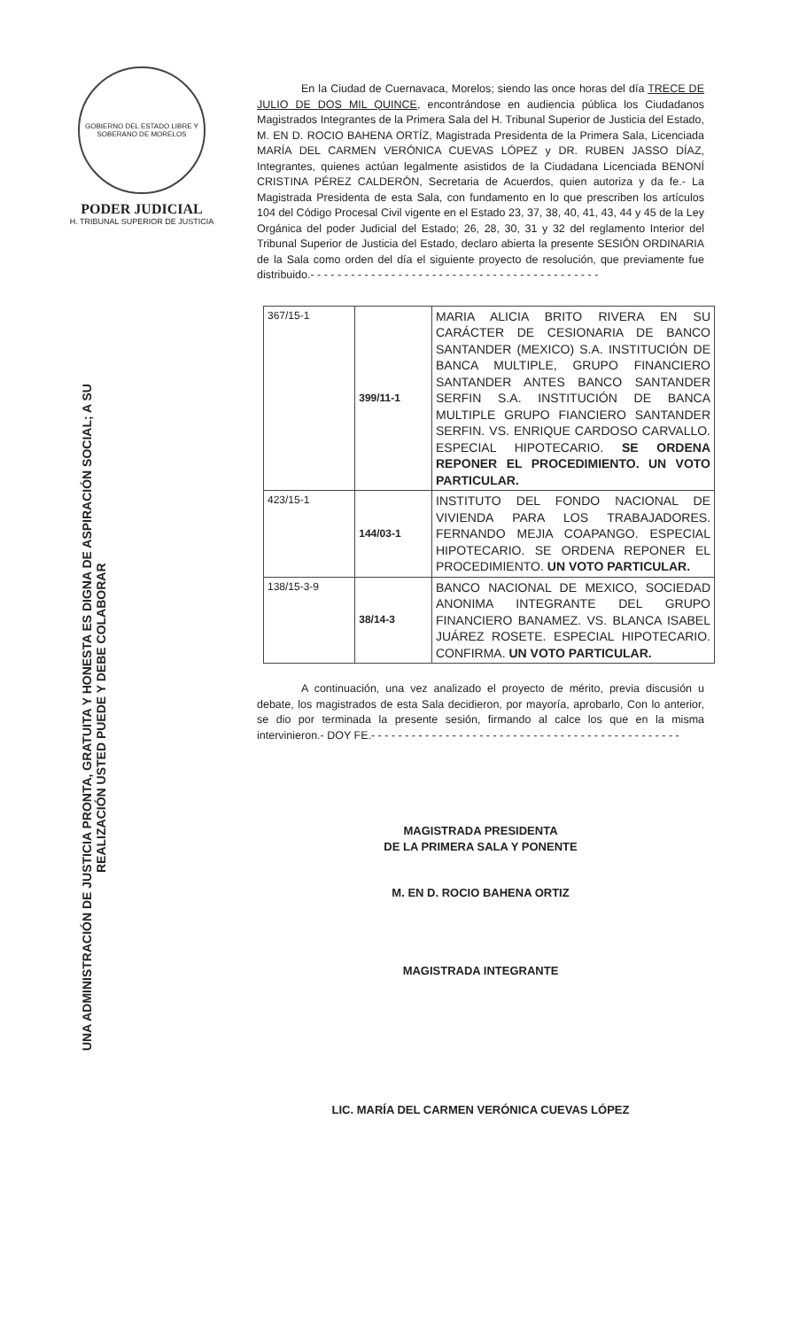GOBIERNO DEL ESTADO LIBRE Y SOBERANO DE MORELOS
PODER JUDICIAL
H. TRIBUNAL SUPERIOR DE JUSTICIA
UNA ADMINISTRACIÓN DE JUSTICIA PRONTA, GRATUITA Y HONESTA ES DIGNA DE ASPIRACIÓN SOCIAL; A SU REALIZACIÓN USTED PUEDE Y DEBE COLABORAR
En la Ciudad de Cuernavaca, Morelos; siendo las once horas del día TRECE DE JULIO DE DOS MIL QUINCE, encontrándose en audiencia pública los Ciudadanos Magistrados Integrantes de la Primera Sala del H. Tribunal Superior de Justicia del Estado, M. EN D. ROCIO BAHENA ORTÍZ, Magistrada Presidenta de la Primera Sala, Licenciada MARÍA DEL CARMEN VERÓNICA CUEVAS LÓPEZ y DR. RUBEN JASSO DÍAZ, Integrantes, quienes actúan legalmente asistidos de la Ciudadana Licenciada BENONÍ CRISTINA PÉREZ CALDERÓN, Secretaria de Acuerdos, quien autoriza y da fe.- La Magistrada Presidenta de esta Sala, con fundamento en lo que prescriben los artículos 104 del Código Procesal Civil vigente en el Estado 23, 37, 38, 40, 41, 43, 44 y 45 de la Ley Orgánica del poder Judicial del Estado; 26, 28, 30, 31 y 32 del reglamento Interior del Tribunal Superior de Justicia del Estado, declaro abierta la presente SESIÓN ORDINARIA de la Sala como orden del día el siguiente proyecto de resolución, que previamente fue distribuido.- - - - - - - - - - - - - - - - - - - - - - - - - - - - - - - - - - - - - - - - - - -
| 367/15-1 | 399/11-1 | MARIA ALICIA BRITO RIVERA EN SU CARÁCTER DE CESIONARIA DE BANCO SANTANDER (MEXICO) S.A. INSTITUCIÓN DE BANCA MULTIPLE, GRUPO FINANCIERO SANTANDER ANTES BANCO SANTANDER SERFIN S.A. INSTITUCIÓN DE BANCA MULTIPLE GRUPO FIANCIERO SANTANDER SERFIN. VS. ENRIQUE CARDOSO CARVALLO. ESPECIAL HIPOTECARIO. SE ORDENA REPONER EL PROCEDIMIENTO. UN VOTO PARTICULAR. |
| 423/15-1 | 144/03-1 | INSTITUTO DEL FONDO NACIONAL DE VIVIENDA PARA LOS TRABAJADORES. FERNANDO MEJIA COAPANGO. ESPECIAL HIPOTECARIO. SE ORDENA REPONER EL PROCEDIMIENTO. UN VOTO PARTICULAR. |
| 138/15-3-9 | 38/14-3 | BANCO NACIONAL DE MEXICO, SOCIEDAD ANONIMA INTEGRANTE DEL GRUPO FINANCIERO BANAMEZ. VS. BLANCA ISABEL JUÁREZ ROSETE. ESPECIAL HIPOTECARIO. CONFIRMA. UN VOTO PARTICULAR. |
A continuación, una vez analizado el proyecto de mérito, previa discusión u debate, los magistrados de esta Sala decidieron, por mayoría, aprobarlo, Con lo anterior, se dio por terminada la presente sesión, firmando al calce los que en la misma intervinieron.- DOY FE.- - - - - - - - - - - - - - - - - - - - - - - - - - - - - - - - - - - - - - - - - - - - - -
MAGISTRADA PRESIDENTA
DE LA PRIMERA SALA Y PONENTE
M. EN D. ROCIO BAHENA ORTIZ
MAGISTRADA INTEGRANTE
LIC. MARÍA DEL CARMEN VERÓNICA CUEVAS LÓPEZ